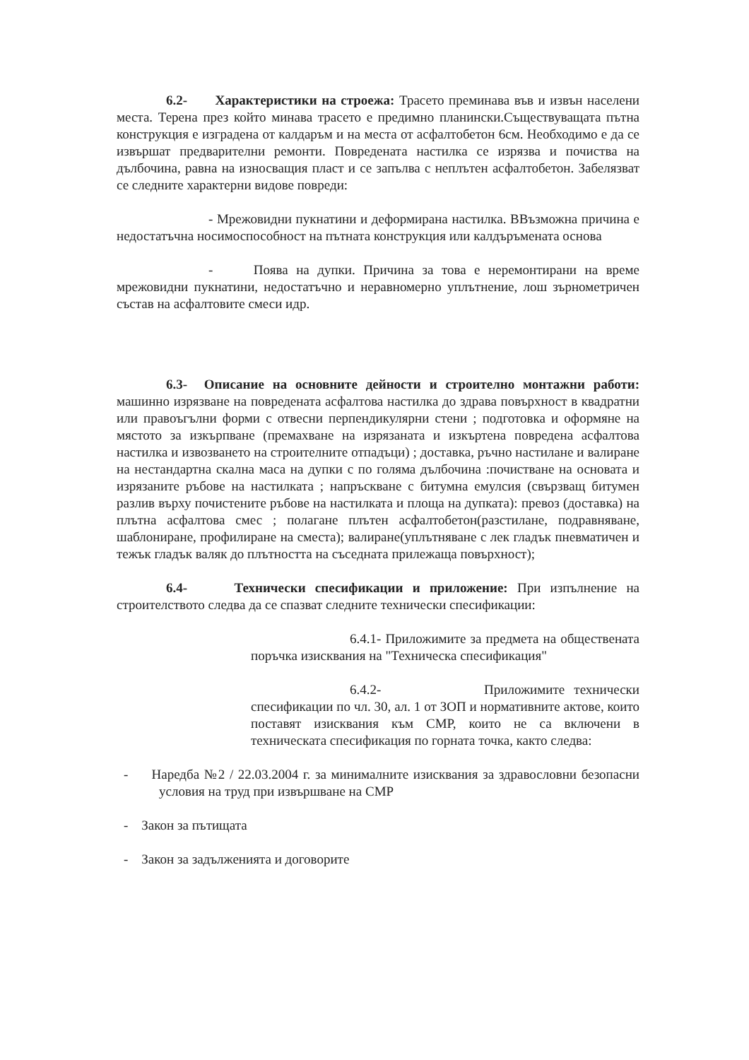6.2- Характеристики на строежа: Трасето преминава във и извън населени места. Терена през който минава трасето е предимно планински.Съществуващата пътна конструкция е изградена от калдаръм и на места от асфалтобетон 6см. Необходимо е да се извършат предварителни ремонти. Повредената настилка се изрязва и почиства на дълбочина, равна на износващия пласт и се запълва с неплътен асфалтобетон. Забелязват се следните характерни видове повреди:
- Мрежовидни пукнатини и деформирана настилка. ВВъзможна причина е недостатъчна носимоспособност на пътната конструкция или калдъръмената основа
- Поява на дупки. Причина за това е неремонтирани на време мрежовидни пукнатини, недостатъчно и неравномерно уплътнение, лош зърнометричен състав на асфалтовите смеси идр.
6.3- Описание на основните дейности и строително монтажни работи: машинно изрязване на повредената асфалтова настилка до здрава повърхност в квадратни или правоъгълни форми с отвесни перпендикулярни стени ; подготовка и оформяне на мястото за изкърпване (премахване на изрязаната и изкъртена повредена асфалтова настилка и извозването на строителните отпадъци) ; доставка, ръчно настилане и валиране на нестандартна скална маса на дупки с по голяма дълбочина :почистване на основата и изрязаните ръбове на настилката ; напръскване с битумна емулсия (свързващ битумен разлив върху почистените ръбове на настилката и площа на дупката): превоз (доставка) на плътна асфалтова смес ; полагане плътен асфалтобетон(разстилане, подравняване, шаблониране, профилиране на сместа); валиране(уплътняване с лек гладък пневматичен и тежък гладък валяк до плътността на съседната прилежаща повърхност);
6.4- Технически спесификации и приложение: При изпълнение на строителството следва да се спазват следните технически спесификации:
6.4.1- Приложимите за предмета на обществената поръчка изисквания на "Техническа спесификация"
6.4.2- Приложимите технически спесификации по чл. 30, ал. 1 от ЗОП и нормативните актове, които поставят изисквания към СМР, които не са включени в техническата спесификация по горната точка, както следва:
- Наредба №2 / 22.03.2004 г. за минималните изисквания за здравословни безопасни условия на труд при извършване на СМР
- Закон за пътищата
- Закон за задълженията и договорите